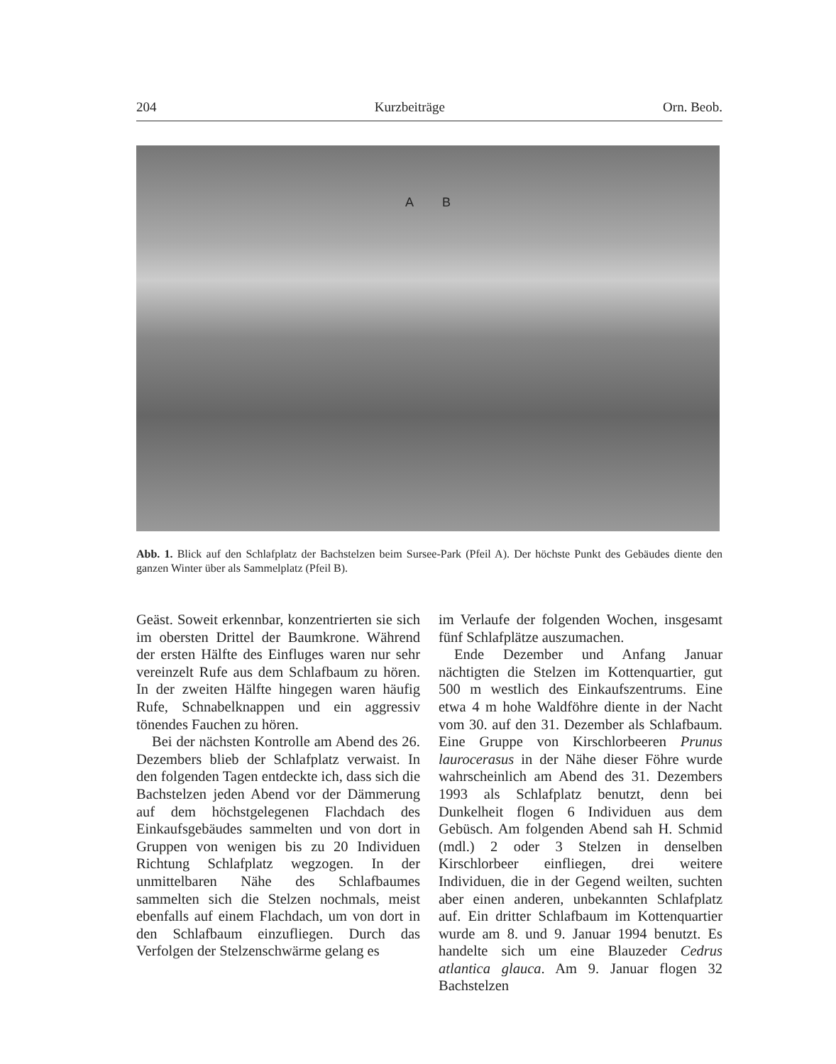204 Kurzbeiträge Orn. Beob.
A B
Abb. 1. Blick auf den Schlafplatz der Bachstelzen beim Sursee-Park (Pfeil A). Der höchste Punkt des Gebäudes diente den ganzen Winter über als Sammelplatz (Pfeil B).
Geäst. Soweit erkennbar, konzentrierten sie sich im obersten Drittel der Baumkrone. Während der ersten Hälfte des Einfluges waren nur sehr vereinzelt Rufe aus dem Schlafbaum zu hören. In der zweiten Hälfte hingegen waren häufig Rufe, Schnabelknappen und ein aggressiv tönendes Fauchen zu hören.
Bei der nächsten Kontrolle am Abend des 26. Dezembers blieb der Schlafplatz verwaist. In den folgenden Tagen entdeckte ich, dass sich die Bachstelzen jeden Abend vor der Dämmerung auf dem höchstgelegenen Flachdach des Einkaufsgebäudes sammelten und von dort in Gruppen von wenigen bis zu 20 Individuen Richtung Schlafplatz wegzogen. In der unmittelbaren Nähe des Schlafbaumes sammelten sich die Stelzen nochmals, meist ebenfalls auf einem Flachdach, um von dort in den Schlafbaum einzufliegen. Durch das Verfolgen der Stelzenschwärme gelang es
im Verlaufe der folgenden Wochen, insgesamt fünf Schlafplätze auszumachen.
Ende Dezember und Anfang Januar nächtigten die Stelzen im Kottenquartier, gut 500 m westlich des Einkaufszentrums. Eine etwa 4 m hohe Waldföhre diente in der Nacht vom 30. auf den 31. Dezember als Schlafbaum. Eine Gruppe von Kirschlorbeeren Prunus laurocerasus in der Nähe dieser Föhre wurde wahrscheinlich am Abend des 31. Dezembers 1993 als Schlafplatz benutzt, denn bei Dunkelheit flogen 6 Individuen aus dem Gebüsch. Am folgenden Abend sah H. Schmid (mdl.) 2 oder 3 Stelzen in denselben Kirschlorbeer einfliegen, drei weitere Individuen, die in der Gegend weilten, suchten aber einen anderen, unbekannten Schlafplatz auf. Ein dritter Schlafbaum im Kottenquartier wurde am 8. und 9. Januar 1994 benutzt. Es handelte sich um eine Blauzeder Cedrus atlantica glauca. Am 9. Januar flogen 32 Bachstelzen